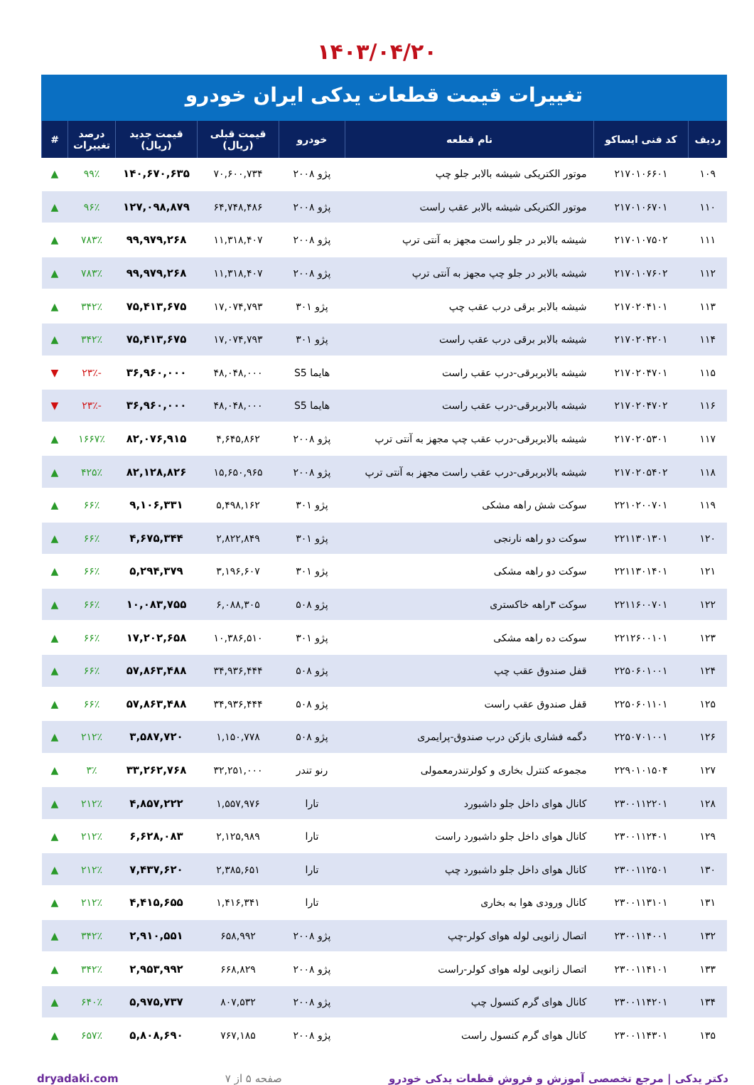۱۴۰۳/۰۴/۲۰
تغییرات قیمت قطعات یدکی ایران خودرو
| ردیف | کد فنی ایساکو | نام قطعه | خودرو | قیمت قبلی (ریال) | قیمت جدید (ریال) | درصد تغییرات | # |
| --- | --- | --- | --- | --- | --- | --- | --- |
| ۱۰۹ | ۲۱۷۰۱۰۶۶۰۱ | موتور الکتریکی شیشه بالابر جلو چپ | پژو ۲۰۰۸ | ۷۰,۶۰۰,۷۳۴ | ۱۴۰,۶۷۰,۶۳۵ | ۹۹٪ | ▲ |
| ۱۱۰ | ۲۱۷۰۱۰۶۷۰۱ | موتور الکتریکی شیشه بالابر عقب راست | پژو ۲۰۰۸ | ۶۴,۷۴۸,۴۸۶ | ۱۲۷,۰۹۸,۸۷۹ | ۹۶٪ | ▲ |
| ۱۱۱ | ۲۱۷۰۱۰۷۵۰۲ | شیشه بالابر در جلو راست مجهز به آنتی ترپ | پژو ۲۰۰۸ | ۱۱,۳۱۸,۴۰۷ | ۹۹,۹۷۹,۲۶۸ | ۷۸۳٪ | ▲ |
| ۱۱۲ | ۲۱۷۰۱۰۷۶۰۲ | شیشه بالابر در جلو چپ مجهز به آنتی ترپ | پژو ۲۰۰۸ | ۱۱,۳۱۸,۴۰۷ | ۹۹,۹۷۹,۲۶۸ | ۷۸۳٪ | ▲ |
| ۱۱۳ | ۲۱۷۰۲۰۴۱۰۱ | شیشه بالابر برقی درب عقب چپ | پژو ۳۰۱ | ۱۷,۰۷۴,۷۹۳ | ۷۵,۴۱۳,۶۷۵ | ۳۴۲٪ | ▲ |
| ۱۱۴ | ۲۱۷۰۲۰۴۲۰۱ | شیشه بالابر برقی درب عقب راست | پژو ۳۰۱ | ۱۷,۰۷۴,۷۹۳ | ۷۵,۴۱۳,۶۷۵ | ۳۴۲٪ | ▲ |
| ۱۱۵ | ۲۱۷۰۲۰۴۷۰۱ | شیشه بالابربرقی-درب عقب راست | هایما S5 | ۴۸,۰۴۸,۰۰۰ | ۳۶,۹۶۰,۰۰۰ | -۲۳٪ | ▼ |
| ۱۱۶ | ۲۱۷۰۲۰۴۷۰۲ | شیشه بالابربرقی-درب عقب راست | هایما S5 | ۴۸,۰۴۸,۰۰۰ | ۳۶,۹۶۰,۰۰۰ | -۲۳٪ | ▼ |
| ۱۱۷ | ۲۱۷۰۲۰۵۳۰۱ | شیشه بالابربرقی-درب عقب چپ مجهز به آنتی ترپ | پژو ۲۰۰۸ | ۴,۶۴۵,۸۶۲ | ۸۲,۰۷۶,۹۱۵ | ۱۶۶۷٪ | ▲ |
| ۱۱۸ | ۲۱۷۰۲۰۵۴۰۲ | شیشه بالابربرقی-درب عقب راست مجهز به آنتی ترپ | پژو ۲۰۰۸ | ۱۵,۶۵۰,۹۶۵ | ۸۲,۱۲۸,۸۲۶ | ۴۲۵٪ | ▲ |
| ۱۱۹ | ۲۲۱۰۲۰۰۷۰۱ | سوکت شش راهه مشکی | پژو ۳۰۱ | ۵,۴۹۸,۱۶۲ | ۹,۱۰۶,۳۳۱ | ۶۶٪ | ▲ |
| ۱۲۰ | ۲۲۱۱۳۰۱۳۰۱ | سوکت دو راهه نارنجی | پژو ۳۰۱ | ۲,۸۲۲,۸۴۹ | ۴,۶۷۵,۳۴۴ | ۶۶٪ | ▲ |
| ۱۲۱ | ۲۲۱۱۳۰۱۴۰۱ | سوکت دو راهه مشکی | پژو ۳۰۱ | ۳,۱۹۶,۶۰۷ | ۵,۲۹۴,۳۷۹ | ۶۶٪ | ▲ |
| ۱۲۲ | ۲۲۱۱۶۰۰۷۰۱ | سوکت ۳راهه خاکستری | پژو ۵۰۸ | ۶,۰۸۸,۳۰۵ | ۱۰,۰۸۳,۷۵۵ | ۶۶٪ | ▲ |
| ۱۲۳ | ۲۲۱۲۶۰۰۱۰۱ | سوکت ده راهه مشکی | پژو ۳۰۱ | ۱۰,۳۸۶,۵۱۰ | ۱۷,۲۰۲,۶۵۸ | ۶۶٪ | ▲ |
| ۱۲۴ | ۲۲۵۰۶۰۱۰۰۱ | قفل صندوق عقب چپ | پژو ۵۰۸ | ۳۴,۹۳۶,۴۴۴ | ۵۷,۸۶۳,۴۸۸ | ۶۶٪ | ▲ |
| ۱۲۵ | ۲۲۵۰۶۰۱۱۰۱ | قفل صندوق عقب راست | پژو ۵۰۸ | ۳۴,۹۳۶,۴۴۴ | ۵۷,۸۶۳,۴۸۸ | ۶۶٪ | ▲ |
| ۱۲۶ | ۲۲۵۰۷۰۱۰۰۱ | دگمه فشاری بازکن درب صندوق-پرایمری | پژو ۵۰۸ | ۱,۱۵۰,۷۷۸ | ۳,۵۸۷,۷۲۰ | ۲۱۲٪ | ▲ |
| ۱۲۷ | ۲۲۹۰۱۰۱۵۰۴ | مجموعه کنترل بخاری و کولرتندرمعمولی | رنو تندر | ۳۲,۲۵۱,۰۰۰ | ۳۳,۲۶۲,۷۶۸ | ۳٪ | ▲ |
| ۱۲۸ | ۲۳۰۰۱۱۲۲۰۱ | کانال هوای داخل جلو داشبورد | تارا | ۱,۵۵۷,۹۷۶ | ۴,۸۵۷,۲۲۲ | ۲۱۲٪ | ▲ |
| ۱۲۹ | ۲۳۰۰۱۱۲۴۰۱ | کانال هوای داخل جلو داشبورد راست | تارا | ۲,۱۲۵,۹۸۹ | ۶,۶۲۸,۰۸۳ | ۲۱۲٪ | ▲ |
| ۱۳۰ | ۲۳۰۰۱۱۲۵۰۱ | کانال هوای داخل جلو داشبورد چپ | تارا | ۲,۳۸۵,۶۵۱ | ۷,۴۳۷,۶۲۰ | ۲۱۲٪ | ▲ |
| ۱۳۱ | ۲۳۰۰۱۱۳۱۰۱ | کانال ورودی هوا به بخاری | تارا | ۱,۴۱۶,۳۴۱ | ۴,۴۱۵,۶۵۵ | ۲۱۲٪ | ▲ |
| ۱۳۲ | ۲۳۰۰۱۱۴۰۰۱ | اتصال زانویی لوله هوای کولر-چپ | پژو ۲۰۰۸ | ۶۵۸,۹۹۲ | ۲,۹۱۰,۵۵۱ | ۳۴۲٪ | ▲ |
| ۱۳۳ | ۲۳۰۰۱۱۴۱۰۱ | اتصال زانویی لوله هوای کولر-راست | پژو ۲۰۰۸ | ۶۶۸,۸۲۹ | ۲,۹۵۳,۹۹۲ | ۳۴۲٪ | ▲ |
| ۱۳۴ | ۲۳۰۰۱۱۴۲۰۱ | کانال هوای گرم کنسول چپ | پژو ۲۰۰۸ | ۸۰۷,۵۳۲ | ۵,۹۷۵,۷۳۷ | ۶۴۰٪ | ▲ |
| ۱۳۵ | ۲۳۰۰۱۱۴۳۰۱ | کانال هوای گرم کنسول راست | پژو ۲۰۰۸ | ۷۶۷,۱۸۵ | ۵,۸۰۸,۶۹۰ | ۶۵۷٪ | ▲ |
دکتر یدکی | مرجع تخصصی آموزش و فروش قطعات یدکی خودرو صفحه ۵ از ۷ dryadaki.com